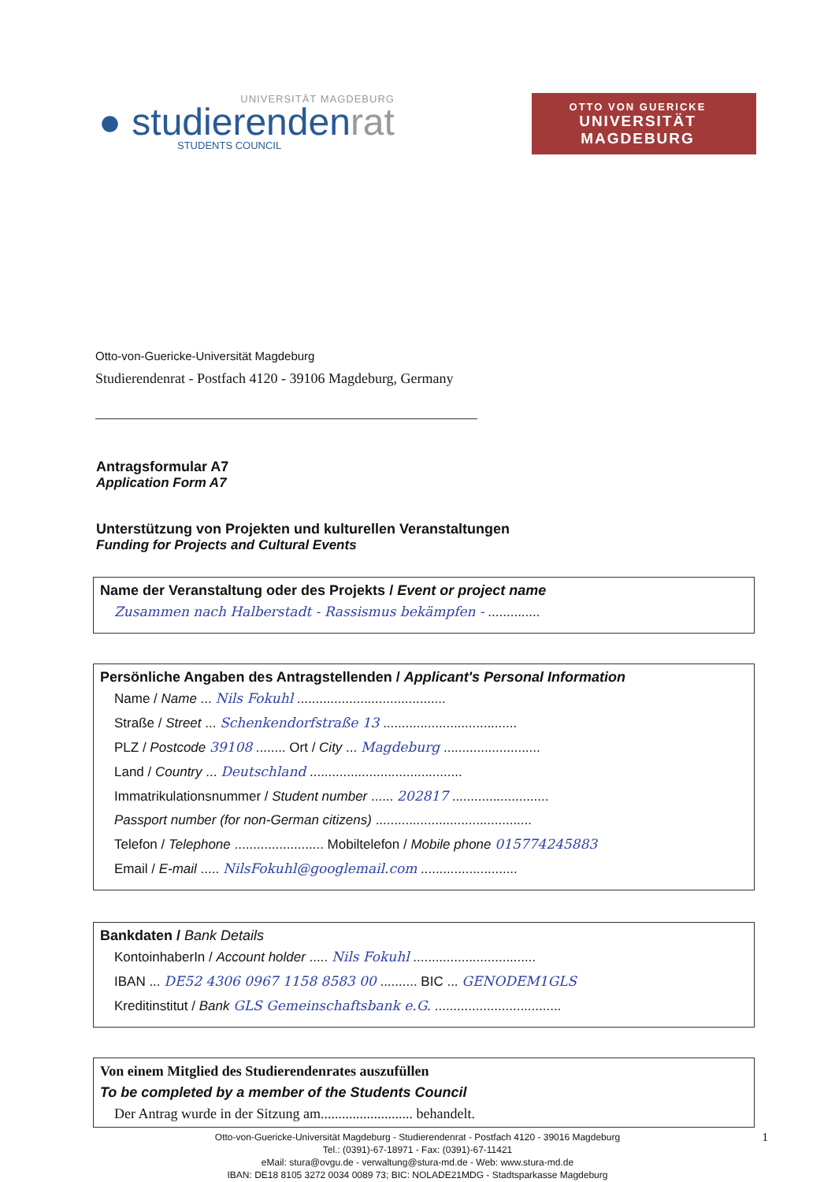UNIVERSITÄT MAGDEBURG
● studierendenrat
STUDENTS COUNCIL
OTTO VON GUERICKE
UNIVERSITÄT MAGDEBURG
Otto-von-Guericke-Universität Magdeburg
Studierendenrat - Postfach 4120 - 39106 Magdeburg, Germany
Antragsformular A7
Application Form A7
Unterstützung von Projekten und kulturellen Veranstaltungen
Funding for Projects and Cultural Events
Name der Veranstaltung oder des Projekts / Event or project name
Zusammen nach Halberstadt - Rassismus bekämpfen - ..............
Persönliche Angaben des Antragstellenden / Applicant's Personal Information
Name / Name ... Nils Fokuhl ........................................
Straße / Street ... Schenkendorfstraße 13 ....................................
PLZ / Postcode 39108 ........ Ort / City ... Magdeburg ..........................
Land / Country ... Deutschland .........................................
Immatrikulationsnummer / Student number ...... 202817 ..........................
Passport number (for non-German citizens) ..........................................
Telefon / Telephone ........................ Mobiltelefon / Mobile phone 015774245883
Email / E-mail ..... NilsFokuhl@googlemail.com ..........................
Bankdaten / Bank Details
KontoinhaberIn / Account holder ..... Nils Fokuhl .................................
IBAN ... DE52 4306 0967 1158 8583 00 .......... BIC ... GENODEM1GLS
Kreditinstitut / Bank GLS Gemeinschaftsbank e.G. ..................................
Von einem Mitglied des Studierendenrates auszufüllen
To be completed by a member of the Students Council
Der Antrag wurde in der Sitzung am.......................... behandelt.
1 Otto-von-Guericke-Universität Magdeburg - Studierendenrat - Postfach 4120 - 39016 Magdeburg
Tel.: (0391)-67-18971 - Fax: (0391)-67-11421
eMail: stura@ovgu.de - verwaltung@stura-md.de - Web: www.stura-md.de
IBAN: DE18 8105 3272 0034 0089 73; BIC: NOLADE21MDG - Stadtsparkasse Magdeburg